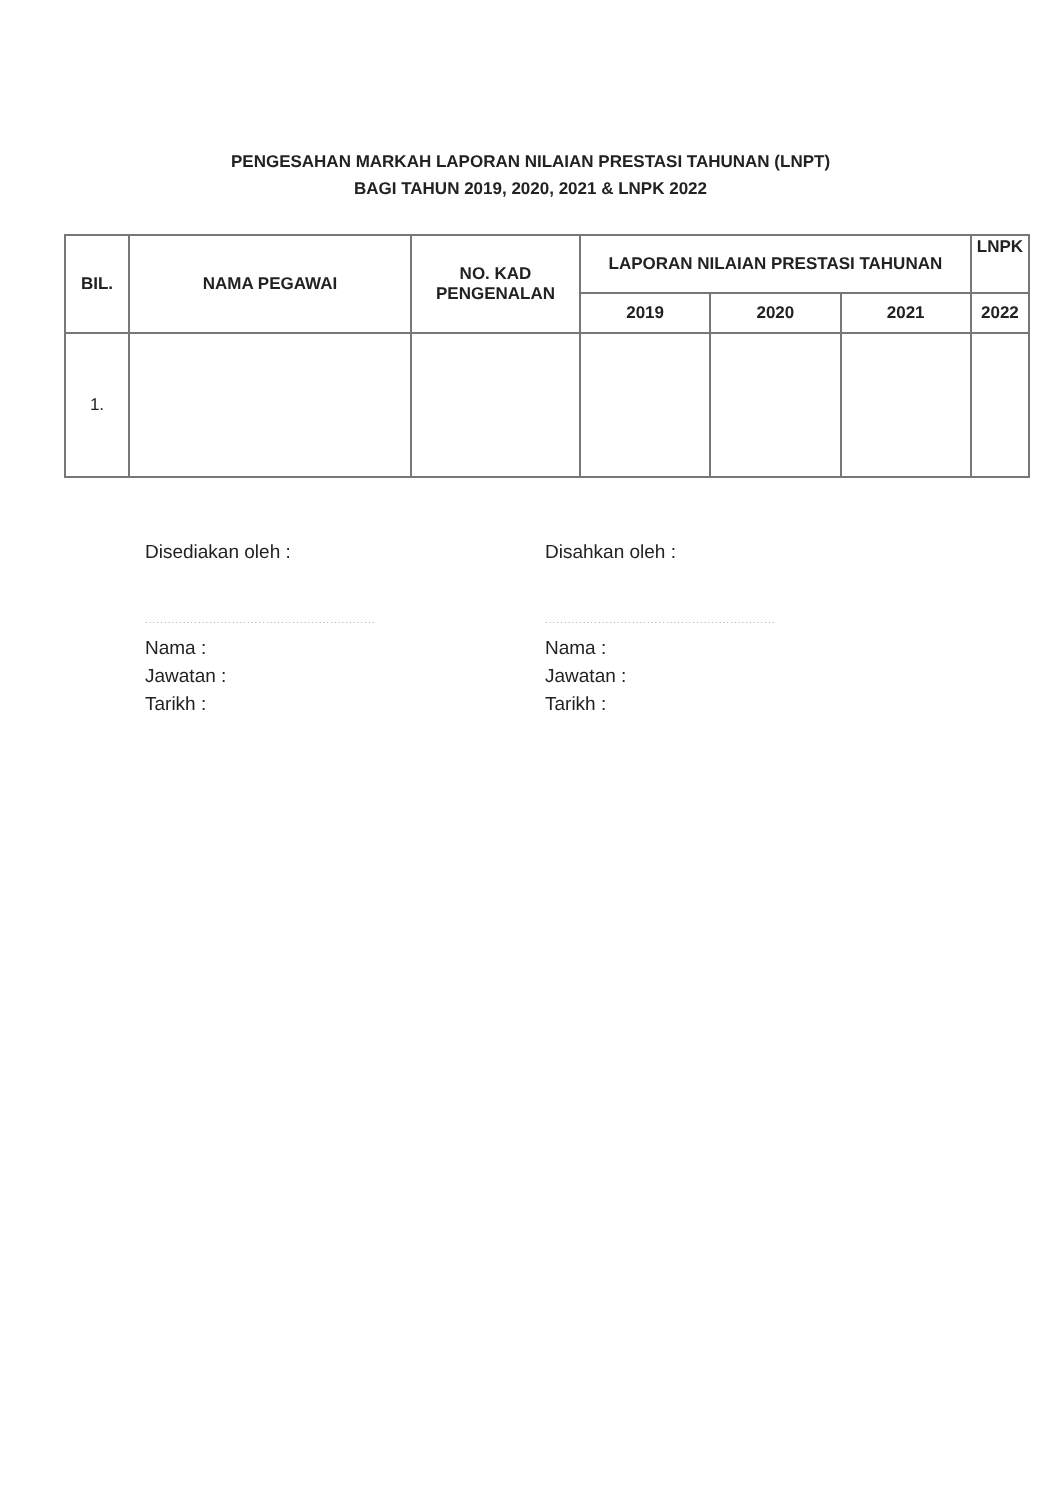PENGESAHAN MARKAH LAPORAN NILAIAN PRESTASI TAHUNAN (LNPT)
BAGI TAHUN 2019, 2020, 2021 & LNPK 2022
| BIL. | NAMA PEGAWAI | NO. KAD PENGENALAN | LAPORAN NILAIAN PRESTASI TAHUNAN | | | LNPK |
| --- | --- | --- | --- | --- | --- | --- |
| | | | 2019 | 2020 | 2021 | 2022 |
| 1. | | | | | | |
Disediakan oleh :
.............................................................
Nama :
Jawatan :
Tarikh :
Disahkan oleh :
.............................................................
Nama :
Jawatan :
Tarikh :